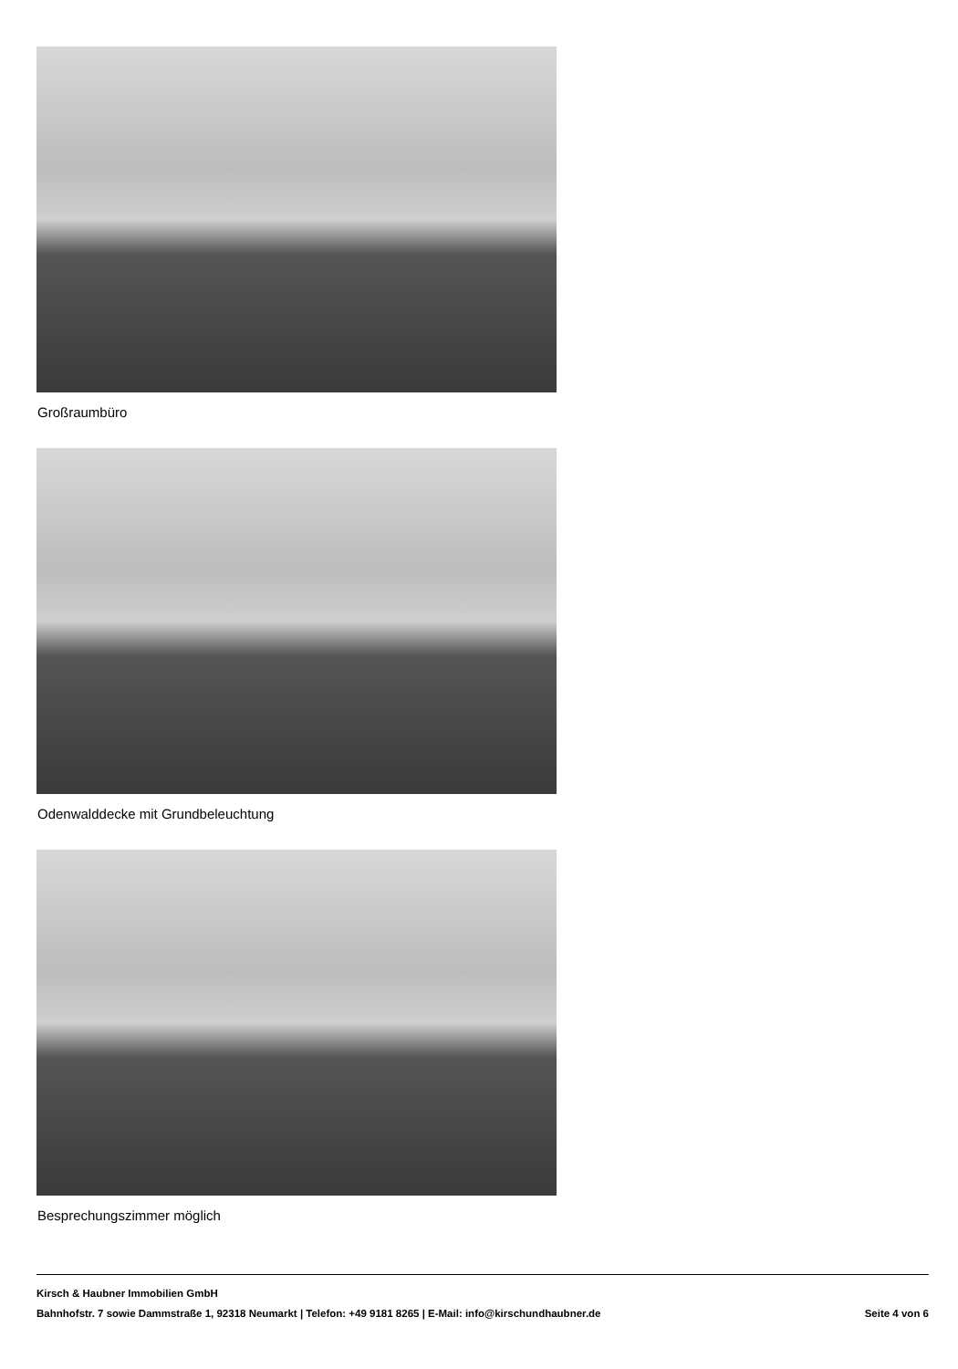Großraumbüro
Odenwalddecke mit Grundbeleuchtung
Besprechungszimmer möglich
Kirsch & Haubner Immobilien GmbH
Bahnhofstr. 7 sowie Dammstraße 1, 92318 Neumarkt | Telefon: +49 9181 8265 | E-Mail: info@kirschundhaubner.de Seite 4 von 6